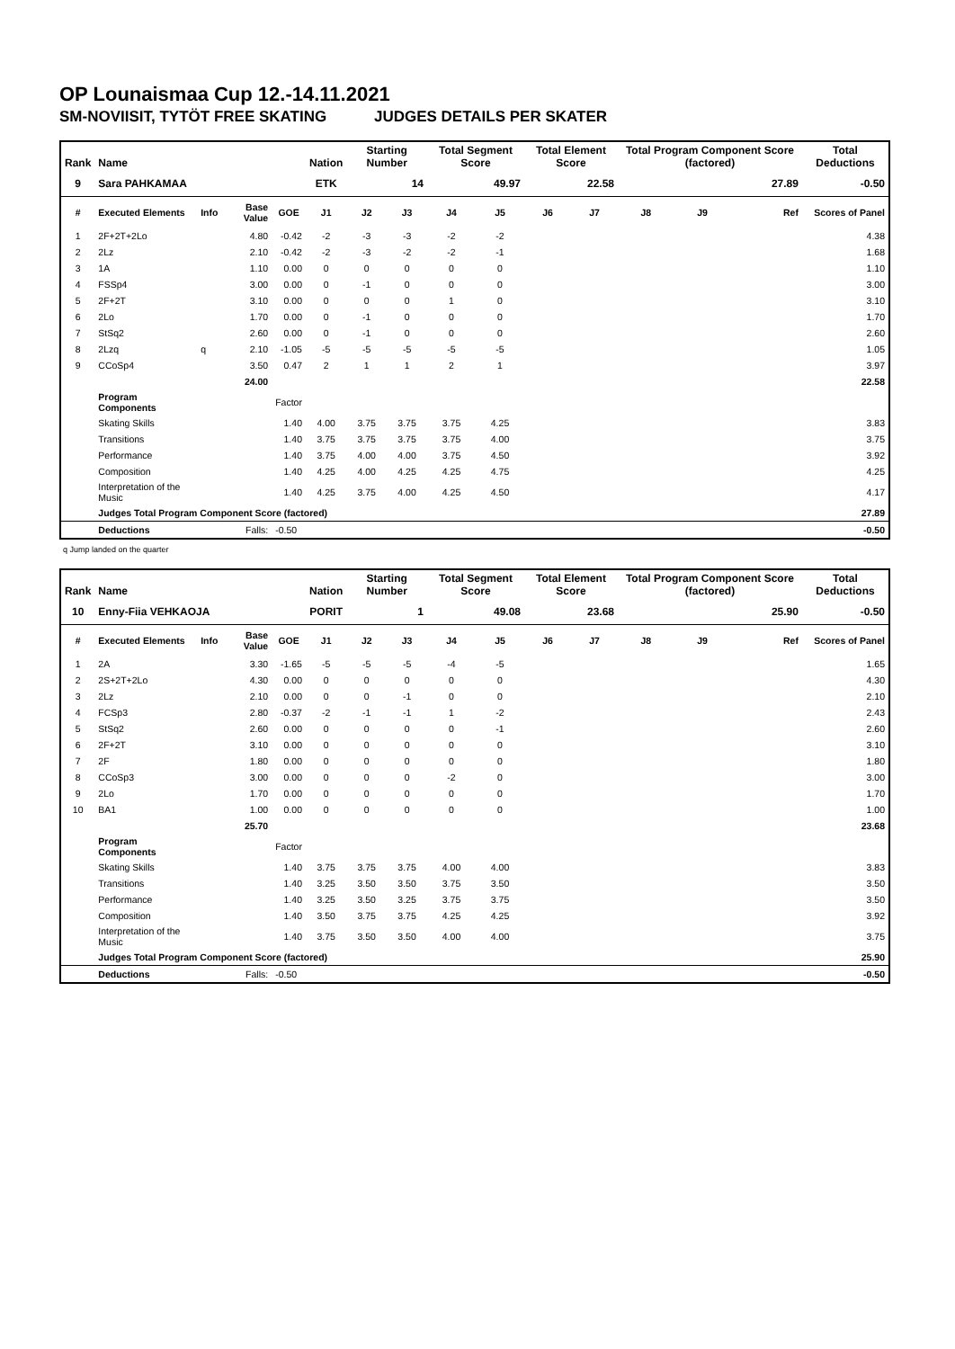OP Lounaismaa Cup 12.-14.11.2021
SM-NOVIISIT, TYTÖT FREE SKATING JUDGES DETAILS PER SKATER
| Rank | Name | | | | Nation | Starting Number | | Total Segment Score | | Total Element Score | | Total Program Component Score (factored) | | | Total Deductions |
| --- | --- | --- | --- | --- | --- | --- | --- | --- | --- | --- | --- | --- | --- | --- | --- |
| 9 | Sara PAHKAMAA | | | | ETK | 14 | | 49.97 | | 22.58 | | 27.89 | | | -0.50 |
| # | Executed Elements | Info | Base Value | GOE | J1 | J2 | J3 | J4 | J5 | J6 | J7 | J8 | J9 | Ref | Scores of Panel |
| 1 | 2F+2T+2Lo | | 4.80 | -0.42 | -2 | -3 | -3 | -2 | -2 | | | | | | 4.38 |
| 2 | 2Lz | | 2.10 | -0.42 | -2 | -3 | -2 | -2 | -1 | | | | | | 1.68 |
| 3 | 1A | | 1.10 | 0.00 | 0 | 0 | 0 | 0 | 0 | | | | | | 1.10 |
| 4 | FSSp4 | | 3.00 | 0.00 | 0 | -1 | 0 | 0 | 0 | | | | | | 3.00 |
| 5 | 2F+2T | | 3.10 | 0.00 | 0 | 0 | 0 | 1 | 0 | | | | | | 3.10 |
| 6 | 2Lo | | 1.70 | 0.00 | 0 | -1 | 0 | 0 | 0 | | | | | | 1.70 |
| 7 | StSq2 | | 2.60 | 0.00 | 0 | -1 | 0 | 0 | 0 | | | | | | 2.60 |
| 8 | 2Lzq | q | 2.10 | -1.05 | -5 | -5 | -5 | -5 | -5 | | | | | | 1.05 |
| 9 | CCoSp4 | | 3.50 | 0.47 | 2 | 1 | 1 | 2 | 1 | | | | | | 3.97 |
| | | | 24.00 | | | | | | | | | | | | 22.58 |
| | Program Components | | | Factor | | | | | | | | | | | |
| | Skating Skills | | | 1.40 | 4.00 | 3.75 | 3.75 | 3.75 | 4.25 | | | | | | 3.83 |
| | Transitions | | | 1.40 | 3.75 | 3.75 | 3.75 | 3.75 | 4.00 | | | | | | 3.75 |
| | Performance | | | 1.40 | 3.75 | 4.00 | 4.00 | 3.75 | 4.50 | | | | | | 3.92 |
| | Composition | | | 1.40 | 4.25 | 4.00 | 4.25 | 4.25 | 4.75 | | | | | | 4.25 |
| | Interpretation of the Music | | | 1.40 | 4.25 | 3.75 | 4.00 | 4.25 | 4.50 | | | | | | 4.17 |
| | Judges Total Program Component Score (factored) | | | | | | | | | | | | | | 27.89 |
| | Deductions | | Falls: | -0.50 | | | | | | | | | | | -0.50 |
q Jump landed on the quarter
| Rank | Name | | | | Nation | Starting Number | | Total Segment Score | | Total Element Score | | Total Program Component Score (factored) | | | Total Deductions |
| --- | --- | --- | --- | --- | --- | --- | --- | --- | --- | --- | --- | --- | --- | --- | --- |
| 10 | Enny-Fiia VEHKAOJA | | | | PORIT | 1 | | 49.08 | | 23.68 | | 25.90 | | | -0.50 |
| # | Executed Elements | Info | Base Value | GOE | J1 | J2 | J3 | J4 | J5 | J6 | J7 | J8 | J9 | Ref | Scores of Panel |
| 1 | 2A | | 3.30 | -1.65 | -5 | -5 | -5 | -4 | -5 | | | | | | 1.65 |
| 2 | 2S+2T+2Lo | | 4.30 | 0.00 | 0 | 0 | 0 | 0 | 0 | | | | | | 4.30 |
| 3 | 2Lz | | 2.10 | 0.00 | 0 | 0 | -1 | 0 | 0 | | | | | | 2.10 |
| 4 | FCSp3 | | 2.80 | -0.37 | -2 | -1 | -1 | 1 | -2 | | | | | | 2.43 |
| 5 | StSq2 | | 2.60 | 0.00 | 0 | 0 | 0 | 0 | -1 | | | | | | 2.60 |
| 6 | 2F+2T | | 3.10 | 0.00 | 0 | 0 | 0 | 0 | 0 | | | | | | 3.10 |
| 7 | 2F | | 1.80 | 0.00 | 0 | 0 | 0 | 0 | 0 | | | | | | 1.80 |
| 8 | CCoSp3 | | 3.00 | 0.00 | 0 | 0 | 0 | -2 | 0 | | | | | | 3.00 |
| 9 | 2Lo | | 1.70 | 0.00 | 0 | 0 | 0 | 0 | 0 | | | | | | 1.70 |
| 10 | BA1 | | 1.00 | 0.00 | 0 | 0 | 0 | 0 | 0 | | | | | | 1.00 |
| | | | 25.70 | | | | | | | | | | | | 23.68 |
| | Program Components | | | Factor | | | | | | | | | | | |
| | Skating Skills | | | 1.40 | 3.75 | 3.75 | 3.75 | 4.00 | 4.00 | | | | | | 3.83 |
| | Transitions | | | 1.40 | 3.25 | 3.50 | 3.50 | 3.75 | 3.50 | | | | | | 3.50 |
| | Performance | | | 1.40 | 3.25 | 3.50 | 3.25 | 3.75 | 3.75 | | | | | | 3.50 |
| | Composition | | | 1.40 | 3.50 | 3.75 | 3.75 | 4.25 | 4.25 | | | | | | 3.92 |
| | Interpretation of the Music | | | 1.40 | 3.75 | 3.50 | 3.50 | 4.00 | 4.00 | | | | | | 3.75 |
| | Judges Total Program Component Score (factored) | | | | | | | | | | | | | | 25.90 |
| | Deductions | | Falls: | -0.50 | | | | | | | | | | | -0.50 |